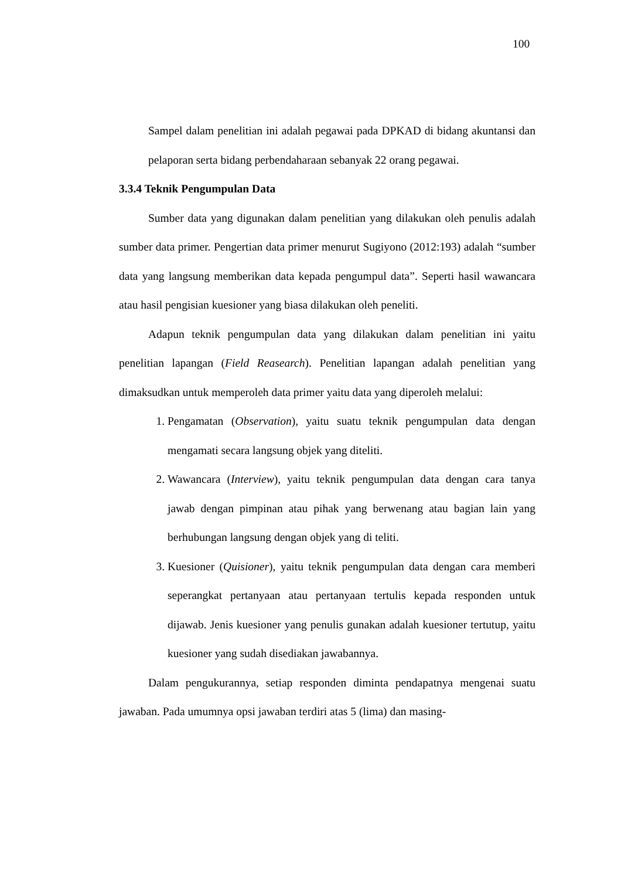100
Sampel dalam penelitian ini adalah pegawai pada DPKAD di bidang akuntansi dan pelaporan serta bidang perbendaharaan sebanyak 22 orang pegawai.
3.3.4 Teknik Pengumpulan Data
Sumber data yang digunakan dalam penelitian yang dilakukan oleh penulis adalah sumber data primer. Pengertian data primer menurut Sugiyono (2012:193) adalah “sumber data yang langsung memberikan data kepada pengumpul data”. Seperti hasil wawancara atau hasil pengisian kuesioner yang biasa dilakukan oleh peneliti.
Adapun teknik pengumpulan data yang dilakukan dalam penelitian ini yaitu penelitian lapangan (Field Reasearch). Penelitian lapangan adalah penelitian yang dimaksudkan untuk memperoleh data primer yaitu data yang diperoleh melalui:
1. Pengamatan (Observation), yaitu suatu teknik pengumpulan data dengan mengamati secara langsung objek yang diteliti.
2. Wawancara (Interview), yaitu teknik pengumpulan data dengan cara tanya jawab dengan pimpinan atau pihak yang berwenang atau bagian lain yang berhubungan langsung dengan objek yang di teliti.
3. Kuesioner (Quisioner), yaitu teknik pengumpulan data dengan cara memberi seperangkat pertanyaan atau pertanyaan tertulis kepada responden untuk dijawab. Jenis kuesioner yang penulis gunakan adalah kuesioner tertutup, yaitu kuesioner yang sudah disediakan jawabannya.
Dalam pengukurannya, setiap responden diminta pendapatnya mengenai suatu jawaban. Pada umumnya opsi jawaban terdiri atas 5 (lima) dan masing-